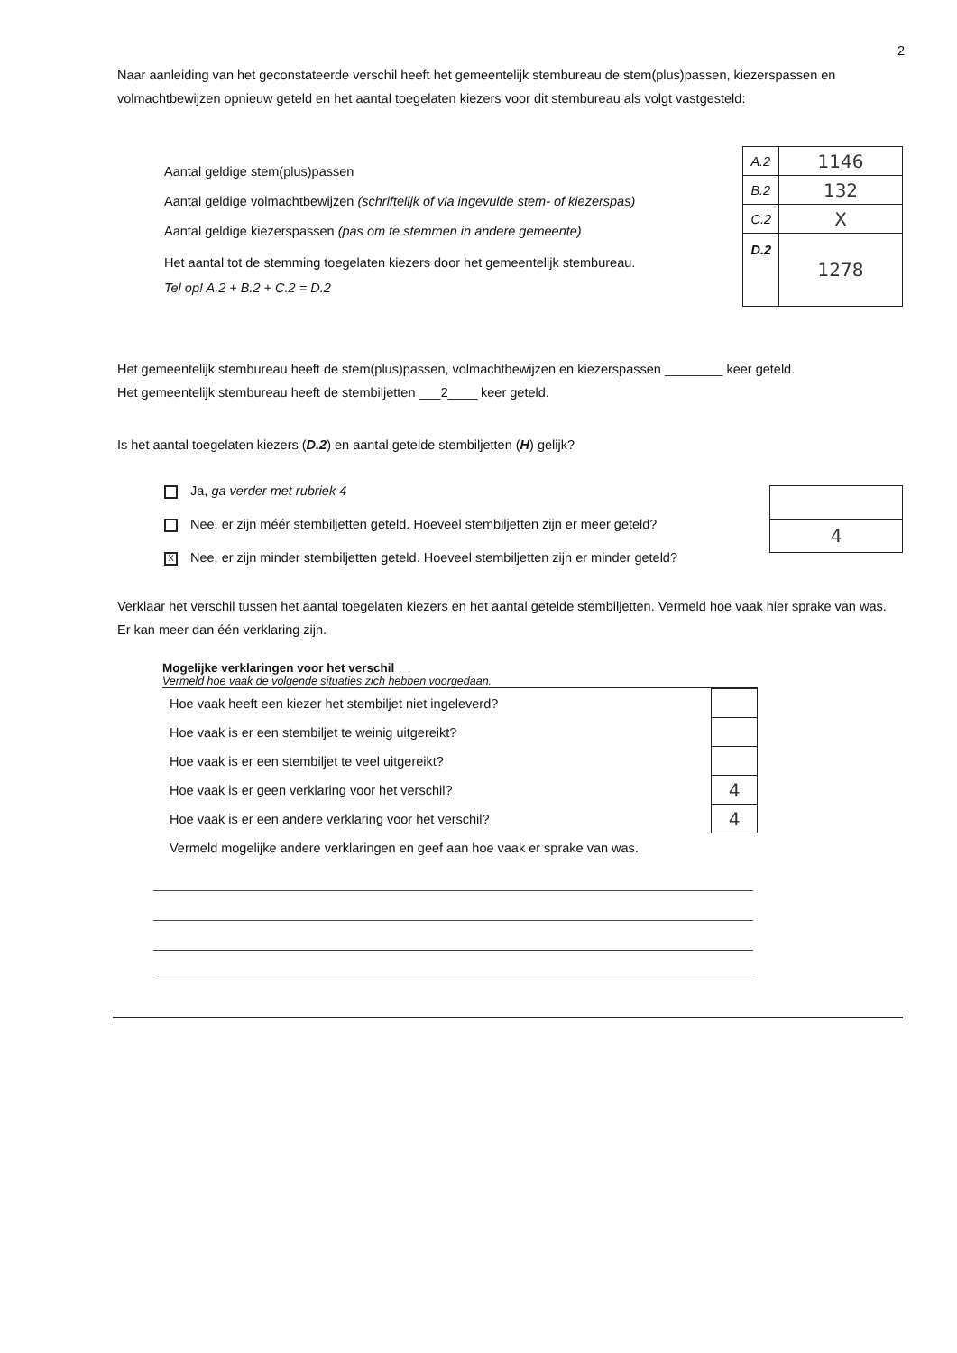2
Naar aanleiding van het geconstateerde verschil heeft het gemeentelijk stembureau de stem(plus)passen, kiezerspassen en volmachtbewijzen opnieuw geteld en het aantal toegelaten kiezers voor dit stembureau als volgt vastgesteld:
Aantal geldige stem(plus)passen
Aantal geldige volmachtbewijzen (schriftelijk of via ingevulde stem- of kiezerspas)
Aantal geldige kiezerspassen (pas om te stemmen in andere gemeente)
Het aantal tot de stemming toegelaten kiezers door het gemeentelijk stembureau.
Tel op! A.2 + B.2 + C.2 = D.2
| A.2 | 1146 |
| B.2 | 132 |
| C.2 | X |
| D.2 | 1278 |
Het gemeentelijk stembureau heeft de stem(plus)passen, volmachtbewijzen en kiezerspassen ________ keer geteld.
Het gemeentelijk stembureau heeft de stembiljetten ___2____ keer geteld.
Is het aantal toegelaten kiezers (D.2) en aantal getelde stembiljetten (H) gelijk?
Ja, ga verder met rubriek 4
Nee, er zijn méér stembiljetten geteld. Hoeveel stembiljetten zijn er meer geteld?
X Nee, er zijn minder stembiljetten geteld. Hoeveel stembiljetten zijn er minder geteld?
| 4 |
Verklaar het verschil tussen het aantal toegelaten kiezers en het aantal getelde stembiljetten. Vermeld hoe vaak hier sprake van was. Er kan meer dan één verklaring zijn.
Mogelijke verklaringen voor het verschil
Vermeld hoe vaak de volgende situaties zich hebben voorgedaan.
| Hoe vaak heeft een kiezer het stembiljet niet ingeleverd? | |
| Hoe vaak is er een stembiljet te weinig uitgereikt? | |
| Hoe vaak is er een stembiljet te veel uitgereikt? | |
| Hoe vaak is er geen verklaring voor het verschil? | 4 |
| Hoe vaak is er een andere verklaring voor het verschil? | 4 |
| Vermeld mogelijke andere verklaringen en geef aan hoe vaak er sprake van was. | |